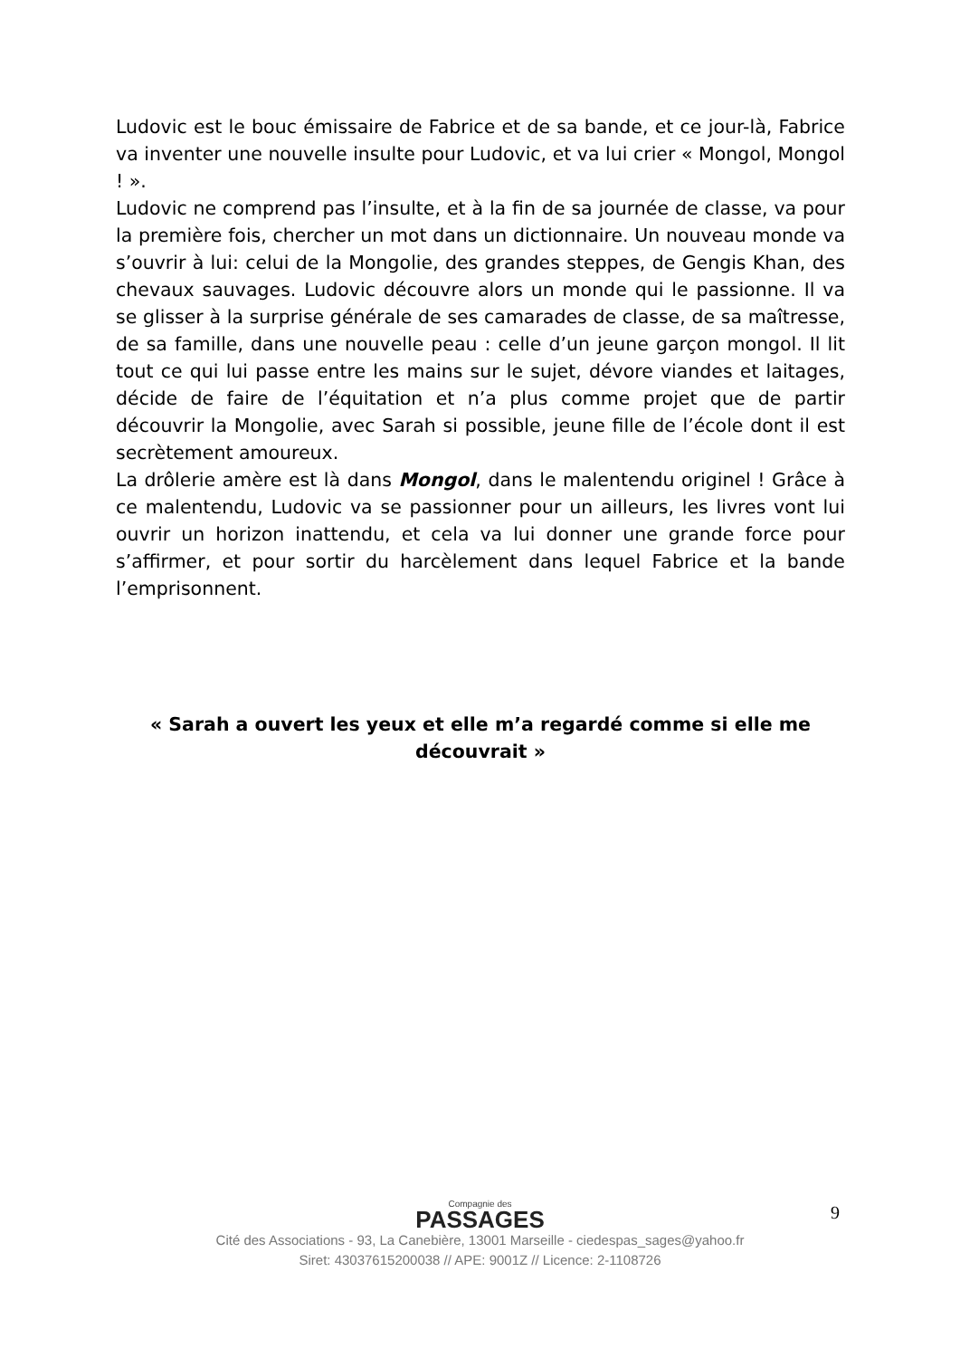Ludovic est le bouc émissaire de Fabrice et de sa bande, et ce jour-là, Fabrice va inventer une nouvelle insulte pour Ludovic, et va lui crier « Mongol, Mongol ! ».
Ludovic ne comprend pas l’insulte, et à la fin de sa journée de classe, va pour la première fois, chercher un mot dans un dictionnaire. Un nouveau monde va s’ouvrir à lui: celui de la Mongolie, des grandes steppes, de Gengis Khan, des chevaux sauvages. Ludovic découvre alors un monde qui le passionne. Il va se glisser à la surprise générale de ses camarades de classe, de sa maîtresse, de sa famille, dans une nouvelle peau : celle d’un jeune garçon mongol. Il lit tout ce qui lui passe entre les mains sur le sujet, dévore viandes et laitages, décide de faire de l’équitation et n’a plus comme projet que de partir découvrir la Mongolie, avec Sarah si possible, jeune fille de l’école dont il est secrètement amoureux.
La drôlerie amère est là dans Mongol, dans le malentendu originel ! Grâce à ce malentendu, Ludovic va se passionner pour un ailleurs, les livres vont lui ouvrir un horizon inattendu, et cela va lui donner une grande force pour s’affirmer, et pour sortir du harcèlement dans lequel Fabrice et la bande l’emprisonnent.
« Sarah a ouvert les yeux et elle m’a regardé comme si elle me découvrait »
9
Compagnie des
PASSAGES
Cité des Associations - 93, La Canebière, 13001 Marseille - ciedespas_sages@yahoo.fr
Siret: 43037615200038 // APE: 9001Z // Licence: 2-1108726